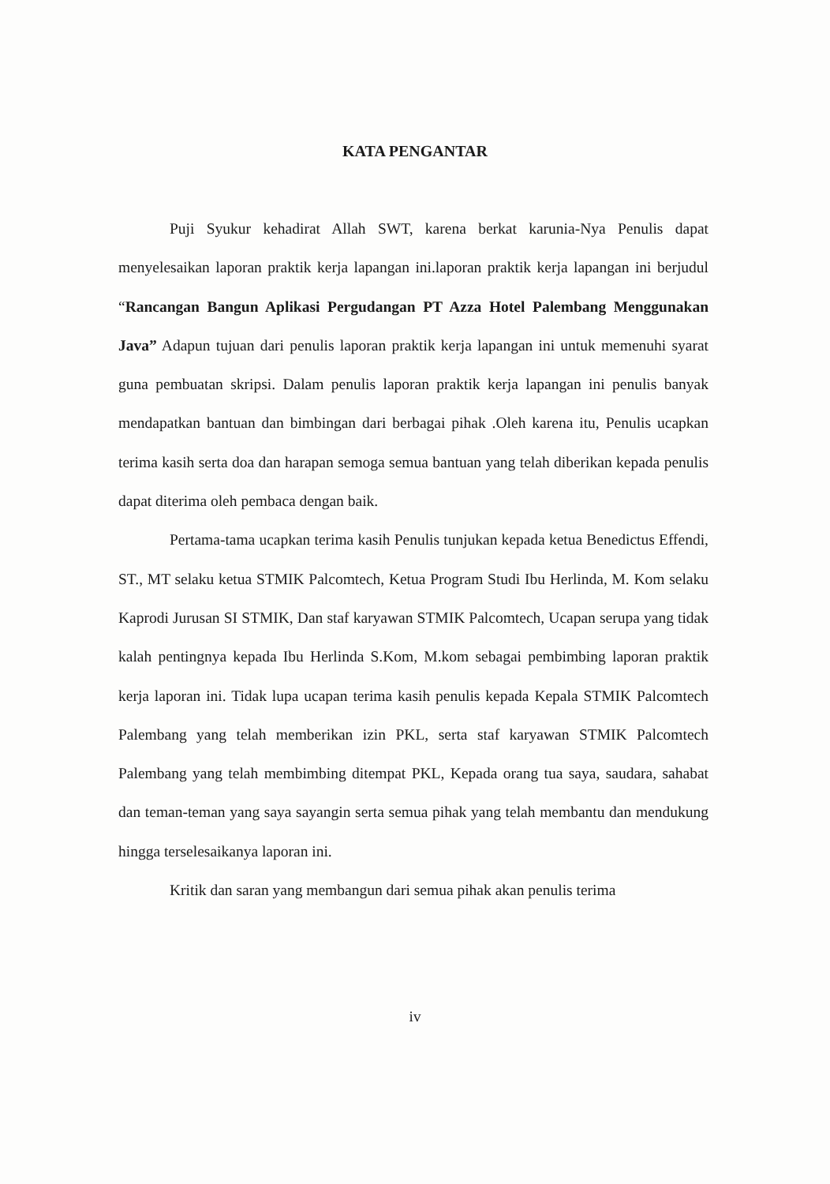KATA PENGANTAR
Puji Syukur kehadirat Allah SWT, karena berkat karunia-Nya Penulis dapat menyelesaikan laporan praktik kerja lapangan ini.laporan praktik kerja lapangan ini berjudul “Rancangan Bangun Aplikasi Pergudangan PT Azza Hotel Palembang Menggunakan Java” Adapun tujuan dari penulis laporan praktik kerja lapangan ini untuk memenuhi syarat guna pembuatan skripsi. Dalam penulis laporan praktik kerja lapangan ini penulis banyak mendapatkan bantuan dan bimbingan dari berbagai pihak .Oleh karena itu, Penulis ucapkan terima kasih serta doa dan harapan semoga semua bantuan yang telah diberikan kepada penulis dapat diterima oleh pembaca dengan baik.
Pertama-tama ucapkan terima kasih Penulis tunjukan kepada ketua Benedictus Effendi, ST., MT selaku ketua STMIK Palcomtech, Ketua Program Studi Ibu Herlinda, M. Kom selaku Kaprodi Jurusan SI STMIK, Dan staf karyawan STMIK Palcomtech, Ucapan serupa yang tidak kalah pentingnya kepada Ibu Herlinda S.Kom, M.kom sebagai pembimbing laporan praktik kerja laporan ini. Tidak lupa ucapan terima kasih penulis kepada Kepala STMIK Palcomtech Palembang yang telah memberikan izin PKL, serta staf karyawan STMIK Palcomtech Palembang yang telah membimbing ditempat PKL, Kepada orang tua saya, saudara, sahabat dan teman-teman yang saya sayangin serta semua pihak yang telah membantu dan mendukung hingga terselesaikanya laporan ini.
Kritik dan saran yang membangun dari semua pihak akan penulis terima
iv